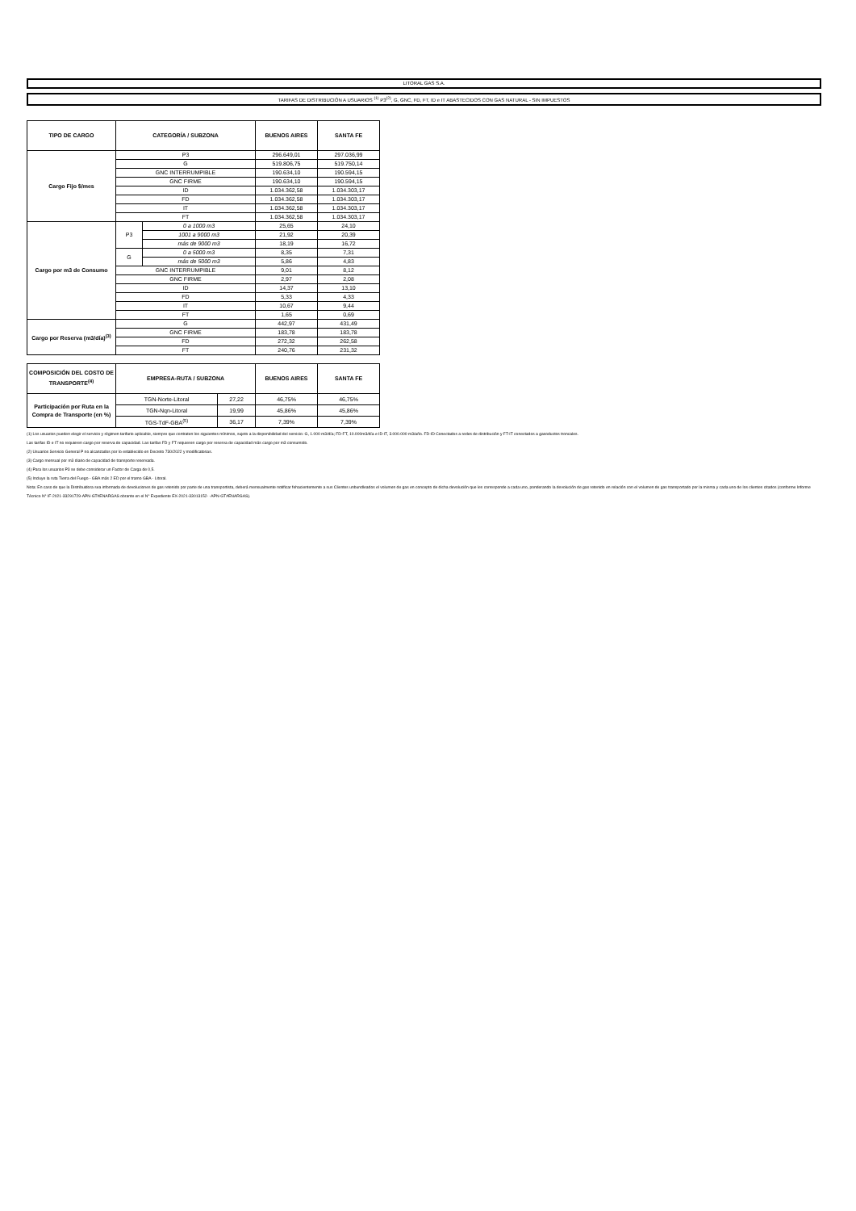LITORAL GAS S.A.
TARIFAS DE DISTRIBUCIÓN A USUARIOS <sup>(1)</sup> P3<sup>(2)</sup>, G, GNC, FD, FT, ID e IT ABASTECIDOS CON GAS NATURAL - SIN IMPUESTOS
| TIPO DE CARGO | CATEGORÍA / SUBZONA | | BUENOS AIRES | SANTA FE |
| --- | --- | --- | --- | --- |
| Cargo Fijo $/mes | P3 | | 296.649,01 | 297.036,99 |
| | G | | 519.806,75 | 519.750,14 |
| | GNC INTERRUMPIBLE | | 190.634,10 | 190.594,15 |
| | GNC FIRME | | 190.634,10 | 190.594,15 |
| | ID | | 1.034.362,58 | 1.034.303,17 |
| | FD | | 1.034.362,58 | 1.034.303,17 |
| | IT | | 1.034.362,58 | 1.034.303,17 |
| | FT | | 1.034.362,58 | 1.034.303,17 |
| Cargo por m3 de Consumo | P3 | 0 a 1000 m3 | 25,65 | 24,10 |
| | | 1001 a 9000 m3 | 21,92 | 20,39 |
| | | más de 9000 m3 | 18,19 | 16,72 |
| | G | 0 a 5000 m3 | 8,35 | 7,31 |
| | | más de 5000 m3 | 5,86 | 4,83 |
| | GNC INTERRUMPIBLE | | 9,01 | 8,12 |
| | GNC FIRME | | 2,97 | 2,08 |
| | ID | | 14,37 | 13,10 |
| | FD | | 5,33 | 4,33 |
| | IT | | 10,67 | 9,44 |
| | FT | | 1,65 | 0,69 |
| Cargo por Reserva (m3/día)<sup>(3)</sup> | G | | 442,97 | 431,49 |
| | GNC FIRME | | 183,78 | 183,78 |
| | FD | | 272,32 | 262,58 |
| | FT | | 240,76 | 231,32 |
| COMPOSICIÓN DEL COSTO DE TRANSPORTE<sup>(4)</sup> | EMPRESA-RUTA / SUBZONA | | BUENOS AIRES | SANTA FE |
| --- | --- | --- | --- | --- |
| Participación por Ruta en la Compra de Transporte (en %) | TGN-Norte-Litoral | 27,22 | 46,75% | 46,75% |
| | TGN-Nqn-Litoral | 19,99 | 45,86% | 45,86% |
| | TGS-TdF-GBA<sup>(5)</sup> | 36,17 | 7,39% | 7,39% |
(1) Los usuarios pueden elegir el servicio y régimen tarifario aplicable, siempre que contraten los siguientes mínimos, sujeto a la disponibilidad del servicio: G, 1.000 m3/día; FD-FT, 10.000m3/día e ID-IT, 3.000.000 m3/año. FD-ID Conectados a redes de distribución y FT-IT conectados a gasoductos troncales.
Las tarifas ID e IT no requieren cargo por reserva de capacidad. Las tarifas FD y FT requieren cargo por reserva de capacidad más cargo por m3 consumido.
(2) Usuarios Servicio General P no alcanzados por lo establecido en Decreto 730/2022 y modificatorias.
(3) Cargo mensual por m3 diario de capacidad de transporte reservada.
(4) Para los usuarios P3 se debe considerar un Factor de Carga de 0,5.
(5) Incluye la ruta Tierra del Fuego - GBA más 2 ED por el tramo GBA - Litoral.
Nota: En caso de que la Distribuidora sea informada de devoluciones de gas retenido por parte de una transportista, deberá mensualmente notificar fehacientemente a sus Clientes unbundleados el volumen de gas en concepto de dicha devolución que les corresponde a cada uno, ponderando la devolución de gas retenido en relación con el volumen de gas transportado por la misma y cada uno de los clientes citados (conforme Informe Técnico N° IF-2021-33291729-APN-GT#ENARGAS obrante en el N° Expediente EX-2021-33013152- -APN-GT#ENARGAS).